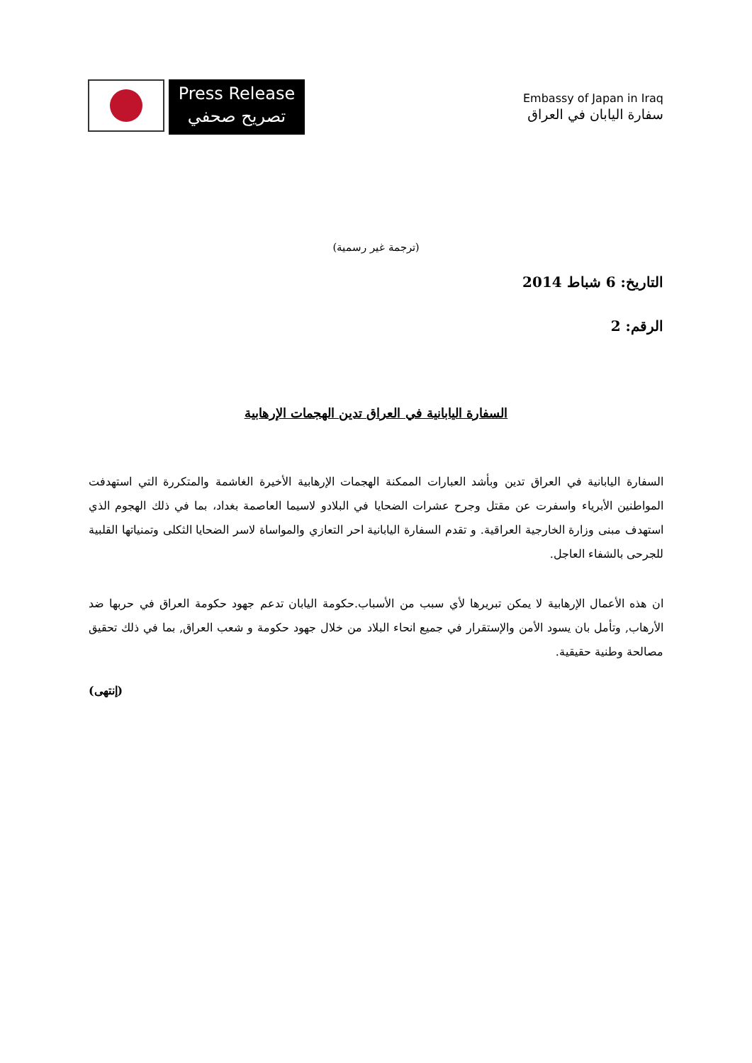Press Release
تصريح صحفي
Embassy of Japan in Iraq
سفارة اليابان في العراق
(ترجمة غير رسمية)
التاريخ: 6 شباط 2014
الرقم: 2
السفارة اليابانية في العراق تدين الهجمات الإرهابية
السفارة اليابانية في العراق تدين وبأشد العبارات الممكنة الهجمات الإرهابية الأخيرة الغاشمة والمتكررة التي استهدفت المواطنين الأبرياء واسفرت عن مقتل وجرح عشرات الضحايا في البلادو لاسيما العاصمة بغداد، بما في ذلك الهجوم الذي استهدف مبنى وزارة الخارجية العراقية. و تقدم السفارة اليابانية احر التعازي والمواساة لاسر الضحايا الثكلى وتمنياتها القلبية للجرحى بالشفاء العاجل.
ان هذه الأعمال الإرهابية لا يمكن تبريرها لأي سبب من الأسباب.حكومة اليابان تدعم جهود حكومة العراق في حربها ضد الأرهاب, وتأمل بان يسود الأمن والإستقرار في جميع انحاء البلاد من خلال جهود حكومة و شعب العراق, بما في ذلك تحقيق مصالحة وطنية حقيقية.
(إنتهى)